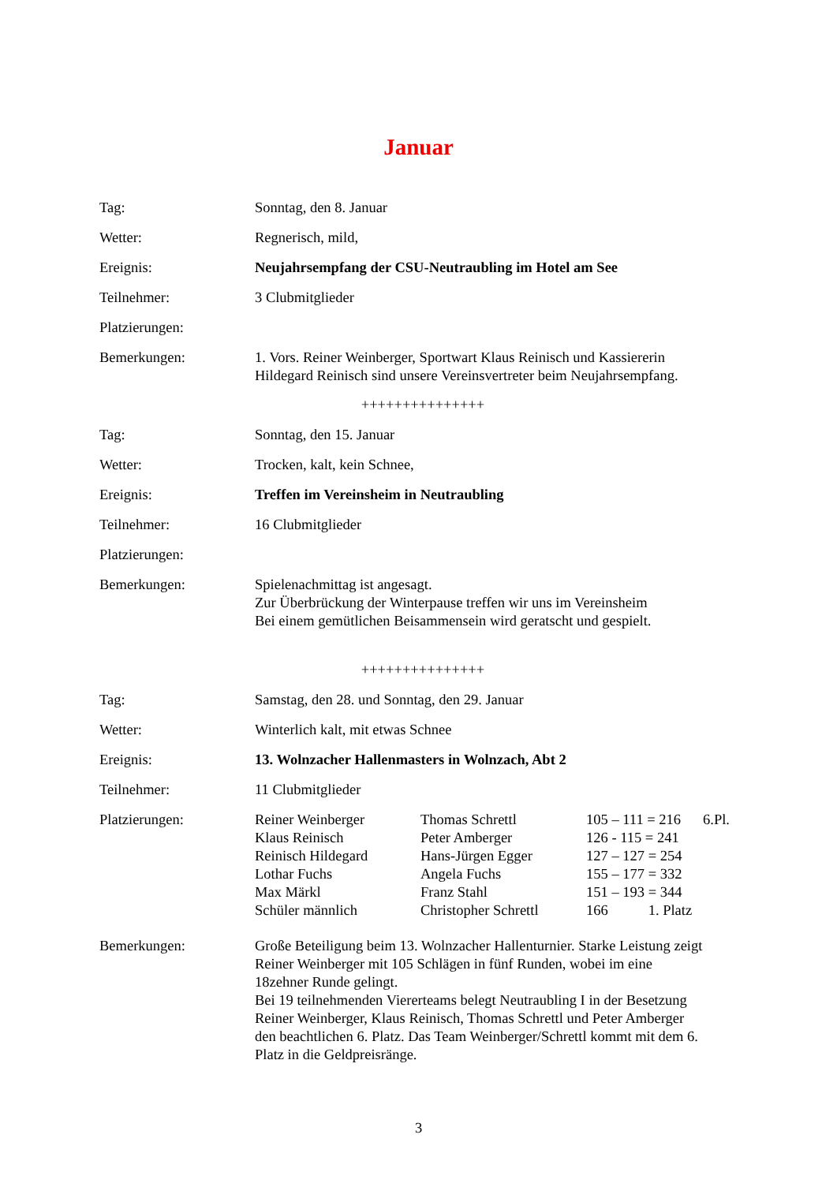Januar
Tag: Sonntag, den 8. Januar
Wetter: Regnerisch, mild,
Ereignis: Neujahrsempfang der CSU-Neutraubling im Hotel am See
Teilnehmer: 3 Clubmitglieder
Platzierungen:
Bemerkungen: 1. Vors. Reiner Weinberger, Sportwart Klaus Reinisch und Kassiererin
Hildegard Reinisch sind unsere Vereinsvertreter beim Neujahrsempfang.
+++++++++++++++
Tag: Sonntag, den 15. Januar
Wetter: Trocken, kalt, kein Schnee,
Ereignis: Treffen im Vereinsheim in Neutraubling
Teilnehmer: 16 Clubmitglieder
Platzierungen:
Bemerkungen: Spielenachmittag ist angesagt.
Zur Überbrückung der Winterpause treffen wir uns im Vereinsheim
Bei einem gemütlichen Beisammensein wird geratscht und gespielt.
+++++++++++++++
Tag: Samstag, den 28. und Sonntag, den 29. Januar
Wetter: Winterlich kalt, mit etwas Schnee
Ereignis: 13. Wolnzacher Hallenmasters in Wolnzach, Abt 2
Teilnehmer: 11 Clubmitglieder
Platzierungen:
| Reiner Weinberger | Thomas Schrettl | 105 – 111 = 216 | 6.Pl. |
| Klaus Reinisch | Peter Amberger | 126 - 115 = 241 | |
| Reinisch Hildegard | Hans-Jürgen Egger | 127 – 127 = 254 | |
| Lothar Fuchs | Angela Fuchs | 155 – 177 = 332 | |
| Max Märkl | Franz Stahl | 151 – 193 = 344 | |
| Schüler männlich | Christopher Schrettl | 166 1. Platz | |
Bemerkungen: Große Beteiligung beim 13. Wolnzacher Hallenturnier. Starke Leistung zeigt
Reiner Weinberger mit 105 Schlägen in fünf Runden, wobei im eine
18zehner Runde gelingt.
Bei 19 teilnehmenden Viererteams belegt Neutraubling I in der Besetzung
Reiner Weinberger, Klaus Reinisch, Thomas Schrettl und Peter Amberger
den beachtlichen 6. Platz. Das Team Weinberger/Schrettl kommt mit dem 6.
Platz in die Geldpreisränge.
3